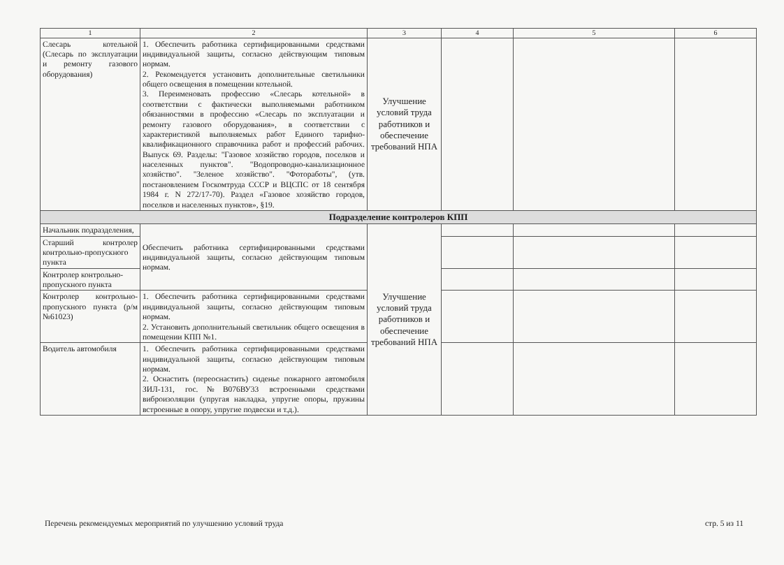| 1 | 2 | 3 | 4 | 5 | 6 |
| --- | --- | --- | --- | --- | --- |
| Слесарь котельной (Слесарь по эксплуатации и ремонту газового оборудования) | 1. Обеспечить работника сертифицированными средствами индивидуальной защиты, согласно действующим типовым нормам. 2. Рекомендуется установить дополнительные светильники общего освещения в помещении котельной. 3. Переименовать профессию «Слесарь котельной» в соответствии с фактически выполняемыми работником обязанностями в профессию «Слесарь по эксплуатации и ремонту газового оборудования», в соответствии с характеристикой выполняемых работ Единого тарифно-квалификационного справочника работ и профессий рабочих. Выпуск 69. Разделы: "Газовое хозяйство городов, поселков и населенных пунктов". "Водопроводно-канализационное хозяйство". "Зеленое хозяйство". "Фотоработы", (утв. постановлением Госкомтруда СССР и ВЦСПС от 18 сентября 1984 г. N 272/17-70). Раздел «Газовое хозяйство городов, поселков и населенных пунктов», §19. | Улучшение условий труда работников и обеспечение требований НПА | | | |
| Подразделение контролеров КПП | | | | | |
| Начальник подразделения, | Обеспечить работника сертифицированными средствами индивидуальной защиты, согласно действующим типовым нормам. | Улучшение условий труда работников и обеспечение требований НПА | | | |
| Старший контролер контрольно-пропускного пункта | | | | | |
| Контролер контрольно-пропускного пункта | | | | | |
| Контролер контрольно-пропускного пункта (р/м №61023) | 1. Обеспечить работника сертифицированными средствами индивидуальной защиты, согласно действующим типовым нормам. 2. Установить дополнительный светильник общего освещения в помещении КПП №1. | | | | |
| Водитель автомобиля | 1. Обеспечить работника сертифицированными средствами индивидуальной защиты, согласно действующим типовым нормам. 2. Оснастить (переоснастить) сиденье пожарного автомобиля ЗИЛ-131, гос.№В076ВУ33 встроенными средствами виброизоляции (упругая накладка, упругие опоры, пружины встроенные в опору, упругие подвески и т.д.). | | | | |
Перечень рекомендуемых мероприятий по улучшению условий труда стр. 5 из 11